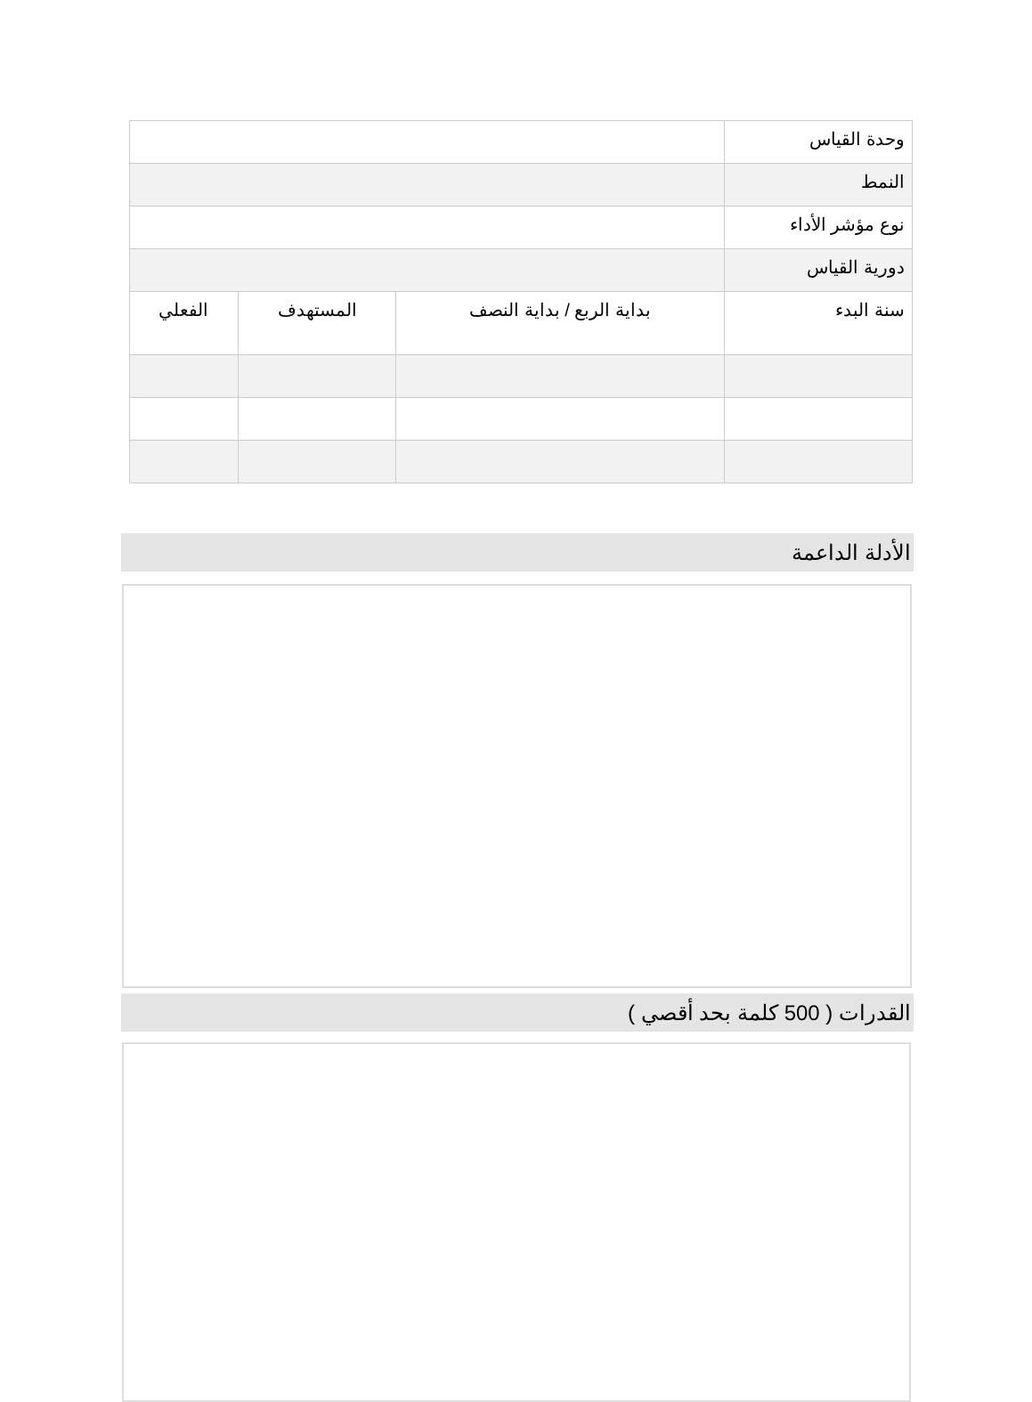| وحدة القياس | | | |
| النمط | | | |
| نوع مؤشر الأداء | | | |
| دورية القياس | | | |
| سنة البدء | بداية الربع / بداية النصف | المستهدف | الفعلي |
الأدلة الداعمة
القدرات ( 500 كلمة بحد أقصي )